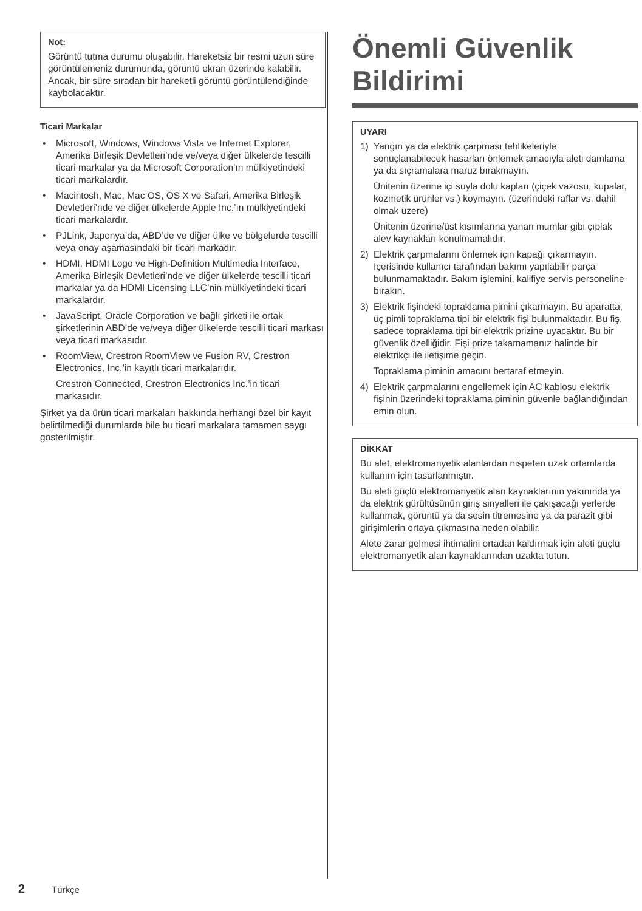Not:
Görüntü tutma durumu oluşabilir. Hareketsiz bir resmi uzun süre görüntülemeniz durumunda, görüntü ekran üzerinde kalabilir. Ancak, bir süre sıradan bir hareketli görüntü görüntülendiğinde kaybolacaktır.
Ticari Markalar
• Microsoft, Windows, Windows Vista ve Internet Explorer, Amerika Birleşik Devletleri’nde ve/veya diğer ülkelerde tescilli ticari markalar ya da Microsoft Corporation’ın mülkiyetindeki ticari markalardır.
• Macintosh, Mac, Mac OS, OS X ve Safari, Amerika Birleşik Devletleri’nde ve diğer ülkelerde Apple Inc.’ın mülkiyetindeki ticari markalardır.
• PJLink, Japonya’da, ABD’de ve diğer ülke ve bölgelerde tescilli veya onay aşamasındaki bir ticari markadır.
• HDMI, HDMI Logo ve High-Definition Multimedia Interface, Amerika Birleşik Devletleri’nde ve diğer ülkelerde tescilli ticari markalar ya da HDMI Licensing LLC’nin mülkiyetindeki ticari markalardır.
• JavaScript, Oracle Corporation ve bağlı şirketi ile ortak şirketlerinin ABD’de ve/veya diğer ülkelerde tescilli ticari markası veya ticari markasıdır.
• RoomView, Crestron RoomView ve Fusion RV, Crestron Electronics, Inc.’in kayıtlı ticari markalarıdır.
Crestron Connected, Crestron Electronics Inc.’in ticari markasıdır.
Şirket ya da ürün ticari markaları hakkında herhangi özel bir kayıt belirtilmediği durumlarda bile bu ticari markalara tamamen saygı gösterilmiştir.
Önemli Güvenlik Bildirimi
UYARI
1) Yangın ya da elektrik çarpması tehlikeleriyle sonuçlanabilecek hasarları önlemek amacıyla aleti damlama ya da sıçramalara maruz bırakmayın.
Ünitenin üzerine içi suyla dolu kapları (çiçek vazosu, kupalar, kozmetik ürünler vs.) koymayın. (üzerindeki raflar vs. dahil olmak üzere)
Ünitenin üzerine/üst kısımlarına yanan mumlar gibi çıplak alev kaynakları konulmamalıdır.
2) Elektrik çarpmalarını önlemek için kapağı çıkarmayın. İçerisinde kullanıcı tarafından bakımı yapılabilir parça bulunmamaktadır. Bakım işlemini, kalifiye servis personeline bırakın.
3) Elektrik fişindeki topraklama pimini çıkarmayın. Bu aparatta, üç pimli topraklama tipi bir elektrik fişi bulunmaktadır. Bu fiş, sadece topraklama tipi bir elektrik prizine uyacaktır. Bu bir güvenlik özelliğidir. Fişi prize takamamanız halinde bir elektrikçi ile iletişime geçin.
Topraklama piminin amacını bertaraf etmeyin.
4) Elektrik çarpmalarını engellemek için AC kablosu elektrik fişinin üzerindeki topraklama piminin güvenle bağlandığından emin olun.
DİKKAT
Bu alet, elektromanyetik alanlardan nispeten uzak ortamlarda kullanım için tasarlanmıştır.
Bu aleti güçlü elektromanyetik alan kaynaklarının yakınında ya da elektrik gürültüsünün giriş sinyalleri ile çakışacağı yerlerde kullanmak, görüntü ya da sesin titremesine ya da parazit gibi girişimlerin ortaya çıkmasına neden olabilir.
Alete zarar gelmesi ihtimalini ortadan kaldırmak için aleti güçlü elektromanyetik alan kaynaklarından uzakta tutun.
2 Türkçe